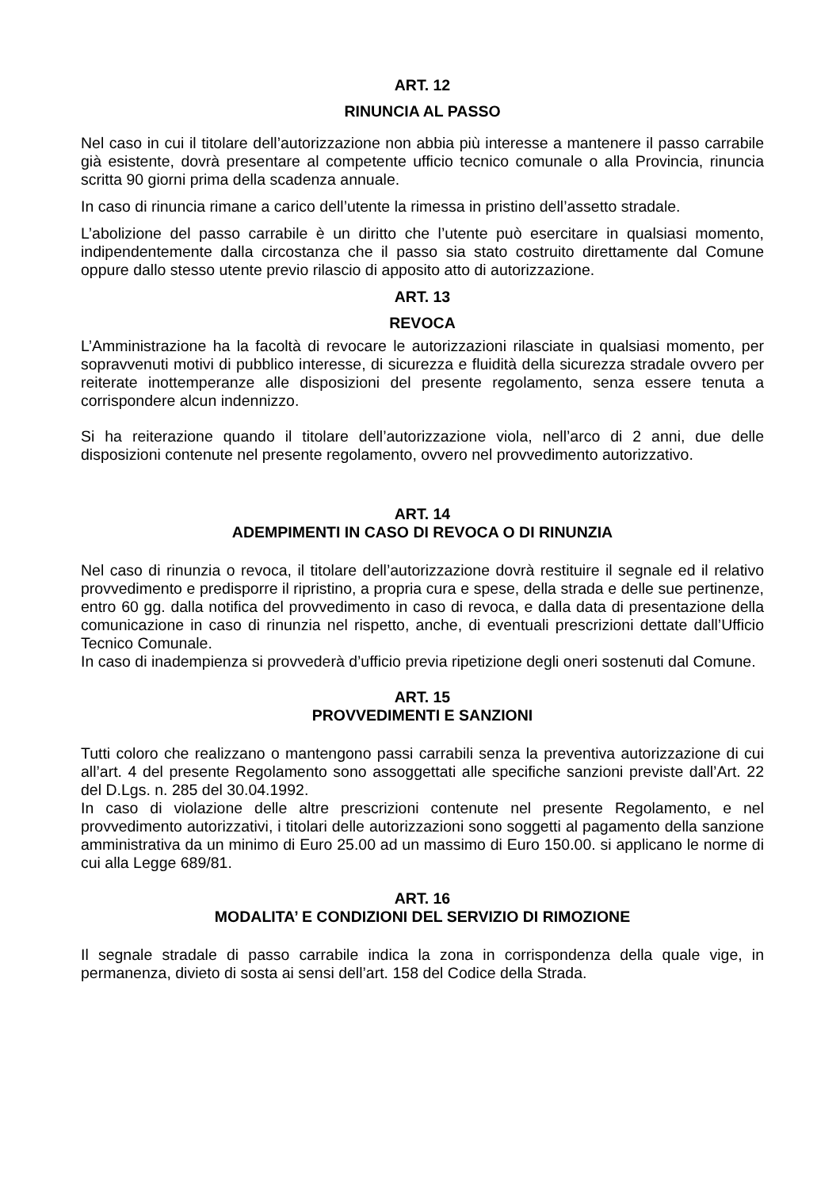ART. 12
RINUNCIA AL PASSO
Nel caso in cui il titolare dell’autorizzazione non abbia più interesse a mantenere il passo carrabile già esistente, dovrà presentare al competente ufficio tecnico comunale o alla Provincia, rinuncia scritta 90 giorni prima della scadenza annuale.
In caso di rinuncia rimane a carico dell’utente la rimessa in pristino dell’assetto stradale.
L’abolizione del passo carrabile è un diritto che l’utente può esercitare in qualsiasi momento, indipendentemente dalla circostanza che il passo sia stato costruito direttamente dal Comune oppure dallo stesso utente previo rilascio di apposito atto di autorizzazione.
ART. 13
REVOCA
L’Amministrazione ha la facoltà di revocare le autorizzazioni rilasciate in qualsiasi momento, per sopravvenuti motivi di pubblico interesse, di sicurezza e fluidità della sicurezza stradale ovvero per reiterate inottemperanze alle disposizioni del presente regolamento, senza essere tenuta a corrispondere alcun indennizzo.
Si ha reiterazione quando il titolare dell’autorizzazione viola, nell’arco di 2 anni, due delle disposizioni contenute nel presente regolamento, ovvero nel provvedimento autorizzativo.
ART. 14
ADEMPIMENTI IN CASO DI REVOCA O DI RINUNZIA
Nel caso di rinunzia o revoca, il titolare dell’autorizzazione dovrà restituire il segnale ed il relativo provvedimento e predisporre il ripristino, a propria cura e spese, della strada e delle sue pertinenze, entro 60 gg. dalla notifica del provvedimento in caso di revoca, e dalla data di presentazione della comunicazione in caso di rinunzia nel rispetto, anche, di eventuali prescrizioni dettate dall’Ufficio Tecnico Comunale.
In caso di inadempienza si provvederà d’ufficio previa ripetizione degli oneri sostenuti dal Comune.
ART. 15
PROVVEDIMENTI E SANZIONI
Tutti coloro che realizzano o mantengono passi carrabili senza la preventiva autorizzazione di cui all’art. 4 del presente Regolamento sono assoggettati alle specifiche sanzioni previste dall’Art. 22 del D.Lgs. n. 285 del 30.04.1992.
In caso di violazione delle altre prescrizioni contenute nel presente Regolamento, e nel provvedimento autorizzativi, i titolari delle autorizzazioni sono soggetti al pagamento della sanzione amministrativa da un minimo di Euro 25.00 ad un massimo di Euro 150.00. si applicano le norme di cui alla Legge 689/81.
ART. 16
MODALITA’ E CONDIZIONI DEL SERVIZIO DI RIMOZIONE
Il segnale stradale di passo carrabile indica la zona in corrispondenza della quale vige, in permanenza, divieto di sosta ai sensi dell’art. 158 del Codice della Strada.